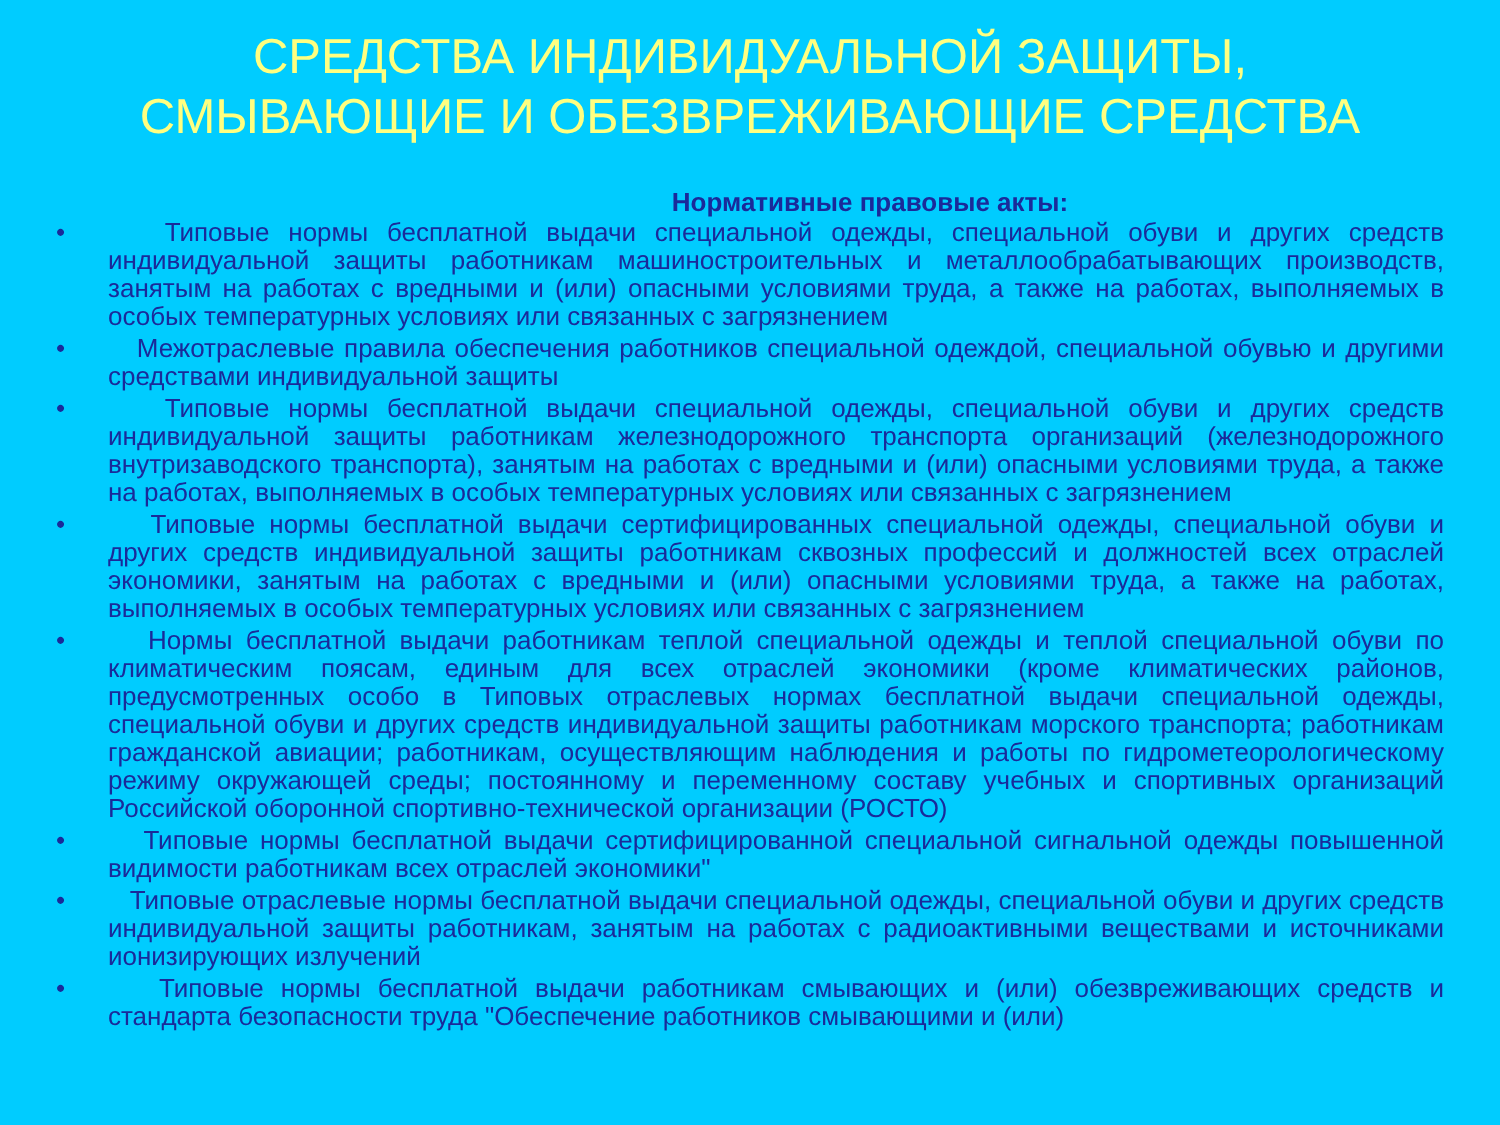СРЕДСТВА ИНДИВИДУАЛЬНОЙ ЗАЩИТЫ,
СМЫВАЮЩИЕ И ОБЕЗВРЕЖИВАЮЩИЕ СРЕДСТВА
Нормативные правовые акты:
• Типовые нормы бесплатной выдачи специальной одежды, специальной обуви и других средств индивидуальной защиты работникам машиностроительных и металлообрабатывающих производств, занятым на работах с вредными и (или) опасными условиями труда, а также на работах, выполняемых в особых температурных условиях или связанных с загрязнением
• Межотраслевые правила обеспечения работников специальной одеждой, специальной обувью и другими средствами индивидуальной защиты
• Типовые нормы бесплатной выдачи специальной одежды, специальной обуви и других средств индивидуальной защиты работникам железнодорожного транспорта организаций (железнодорожного внутризаводского транспорта), занятым на работах с вредными и (или) опасными условиями труда, а также на работах, выполняемых в особых температурных условиях или связанных с загрязнением
• Типовые нормы бесплатной выдачи сертифицированных специальной одежды, специальной обуви и других средств индивидуальной защиты работникам сквозных профессий и должностей всех отраслей экономики, занятым на работах с вредными и (или) опасными условиями труда, а также на работах, выполняемых в особых температурных условиях или связанных с загрязнением
• Нормы бесплатной выдачи работникам теплой специальной одежды и теплой специальной обуви по климатическим поясам, единым для всех отраслей экономики (кроме климатических районов, предусмотренных особо в Типовых отраслевых нормах бесплатной выдачи специальной одежды, специальной обуви и других средств индивидуальной защиты работникам морского транспорта; работникам гражданской авиации; работникам, осуществляющим наблюдения и работы по гидрометеорологическому режиму окружающей среды; постоянному и переменному составу учебных и спортивных организаций Российской оборонной спортивно-технической организации (РОСТО)
• Типовые нормы бесплатной выдачи сертифицированной специальной сигнальной одежды повышенной видимости работникам всех отраслей экономики"
• Типовые отраслевые нормы бесплатной выдачи специальной одежды, специальной обуви и других средств индивидуальной защиты работникам, занятым на работах с радиоактивными веществами и источниками ионизирующих излучений
• Типовые нормы бесплатной выдачи работникам смывающих и (или) обезвреживающих средств и стандарта безопасности труда "Обеспечение работников смывающими и (или)